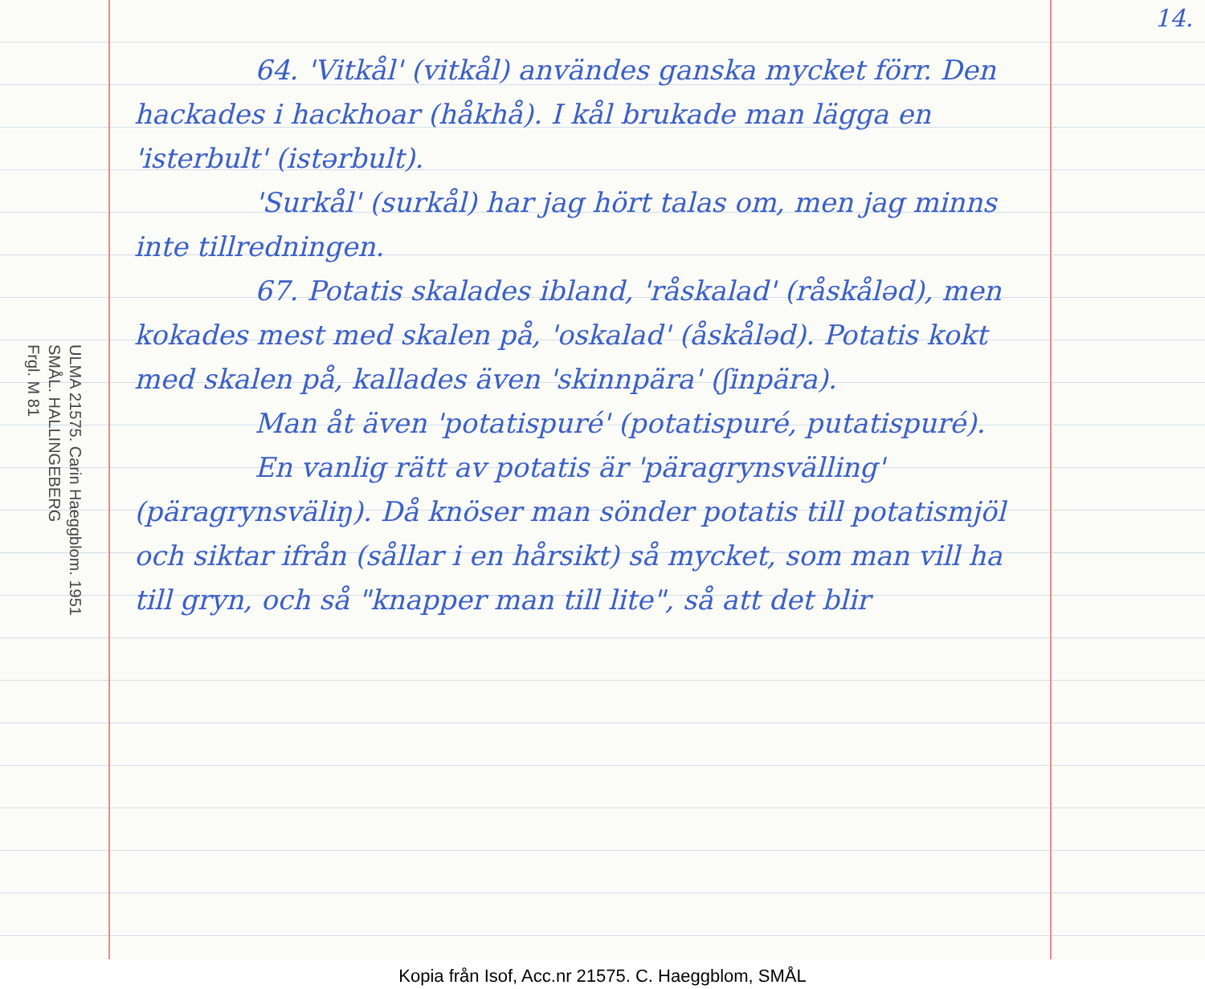ULMA 21575. Carin Haeggblom. 1951
SMÅL. HALLINGEBERG
Frgl. M 81
64. 'Vitkål' (vitkål) användes ganska mycket förr. Den hackades i hackhoar (håkhå). I kål brukade man lägga en 'isterbult' (istərbult).
'Surkål' (surkål) har jag hört talas om, men jag minns inte tillredningen.
67. Potatis skalades ibland, 'råskalad' (råskåləd), men kokades mest med skalen på, 'oskalad' (åskåləd). Potatis kokt med skalen på, kallades även 'skinnpära' (ʃinpära).
Man åt även 'potatispuré' (potatispuré, putatispuré).
En vanlig rätt av potatis är 'päragrynsvälling' (päragrynsväliŋ). Då knöser man sönder potatis till potatismjöl och siktar ifrån (sållar i en hårsikt) så mycket, som man vill ha till gryn, och så "knapper man till lite", så att det blir
14.
Kopia från Isof, Acc.nr 21575. C. Haeggblom, SMÅL